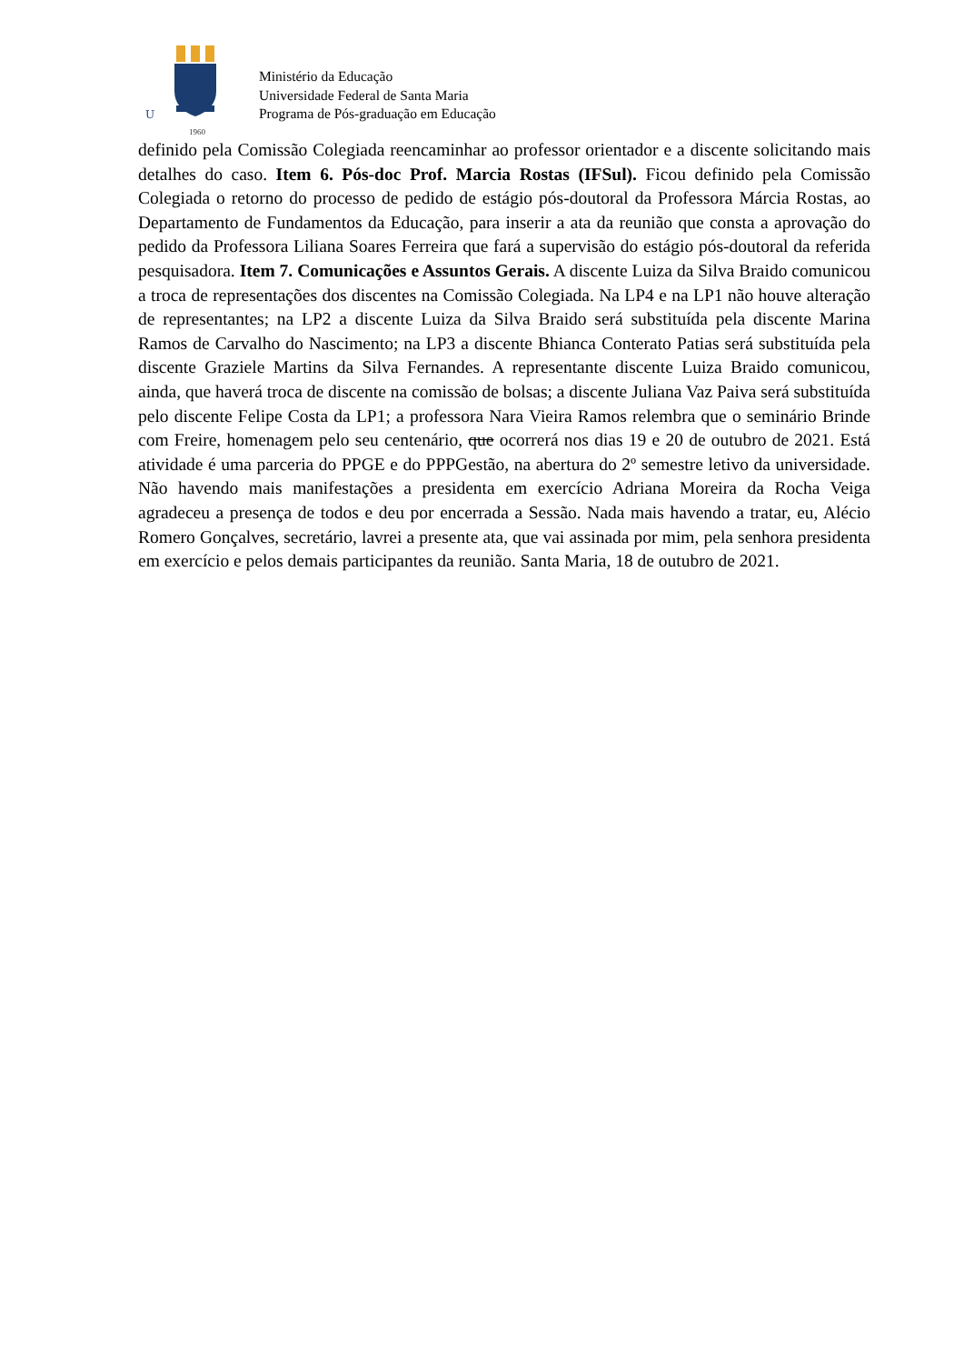U
1960
Ministério da Educação
Universidade Federal de Santa Maria
Programa de Pós-graduação em Educação
definido pela Comissão Colegiada reencaminhar ao professor orientador e a discente solicitando mais detalhes do caso. Item 6. Pós-doc Prof. Marcia Rostas (IFSul). Ficou definido pela Comissão Colegiada o retorno do processo de pedido de estágio pós-doutoral da Professora Márcia Rostas, ao Departamento de Fundamentos da Educação, para inserir a ata da reunião que consta a aprovação do pedido da Professora Liliana Soares Ferreira que fará a supervisão do estágio pós-doutoral da referida pesquisadora. Item 7. Comunicações e Assuntos Gerais. A discente Luiza da Silva Braido comunicou a troca de representações dos discentes na Comissão Colegiada. Na LP4 e na LP1 não houve alteração de representantes; na LP2 a discente Luiza da Silva Braido será substituída pela discente Marina Ramos de Carvalho do Nascimento; na LP3 a discente Bhianca Conterato Patias será substituída pela discente Graziele Martins da Silva Fernandes. A representante discente Luiza Braido comunicou, ainda, que haverá troca de discente na comissão de bolsas; a discente Juliana Vaz Paiva será substituída pelo discente Felipe Costa da LP1; a professora Nara Vieira Ramos relembra que o seminário Brinde com Freire, homenagem pelo seu centenário, que ocorrerá nos dias 19 e 20 de outubro de 2021. Está atividade é uma parceria do PPGE e do PPPGestão, na abertura do 2º semestre letivo da universidade. Não havendo mais manifestações a presidenta em exercício Adriana Moreira da Rocha Veiga agradeceu a presença de todos e deu por encerrada a Sessão. Nada mais havendo a tratar, eu, Alécio Romero Gonçalves, secretário, lavrei a presente ata, que vai assinada por mim, pela senhora presidenta em exercício e pelos demais participantes da reunião. Santa Maria, 18 de outubro de 2021.